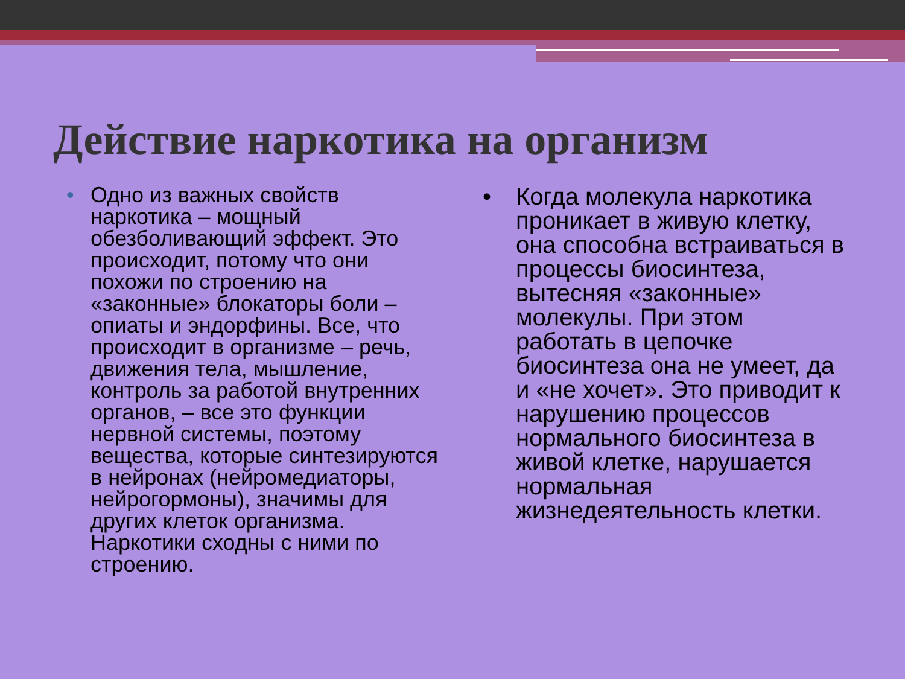Действие наркотика на организм
• Одно из важных свойств наркотика – мощный обезболивающий эффект. Это происходит, потому что они похожи по строению на «законные» блокаторы боли – опиаты и эндорфины. Все, что происходит в организме – речь, движения тела, мышление, контроль за работой внутренних органов, – все это функции нервной системы, поэтому вещества, которые синтезируются в нейронах (нейромедиаторы, нейрогормоны), значимы для других клеток организма. Наркотики сходны с ними по строению.
• Когда молекула наркотика проникает в живую клетку, она способна встраиваться в процессы биосинтеза, вытесняя «законные» молекулы. При этом работать в цепочке биосинтеза она не умеет, да и «не хочет». Это приводит к нарушению процессов нормального биосинтеза в живой клетке, нарушается нормальная жизнедеятельность клетки.